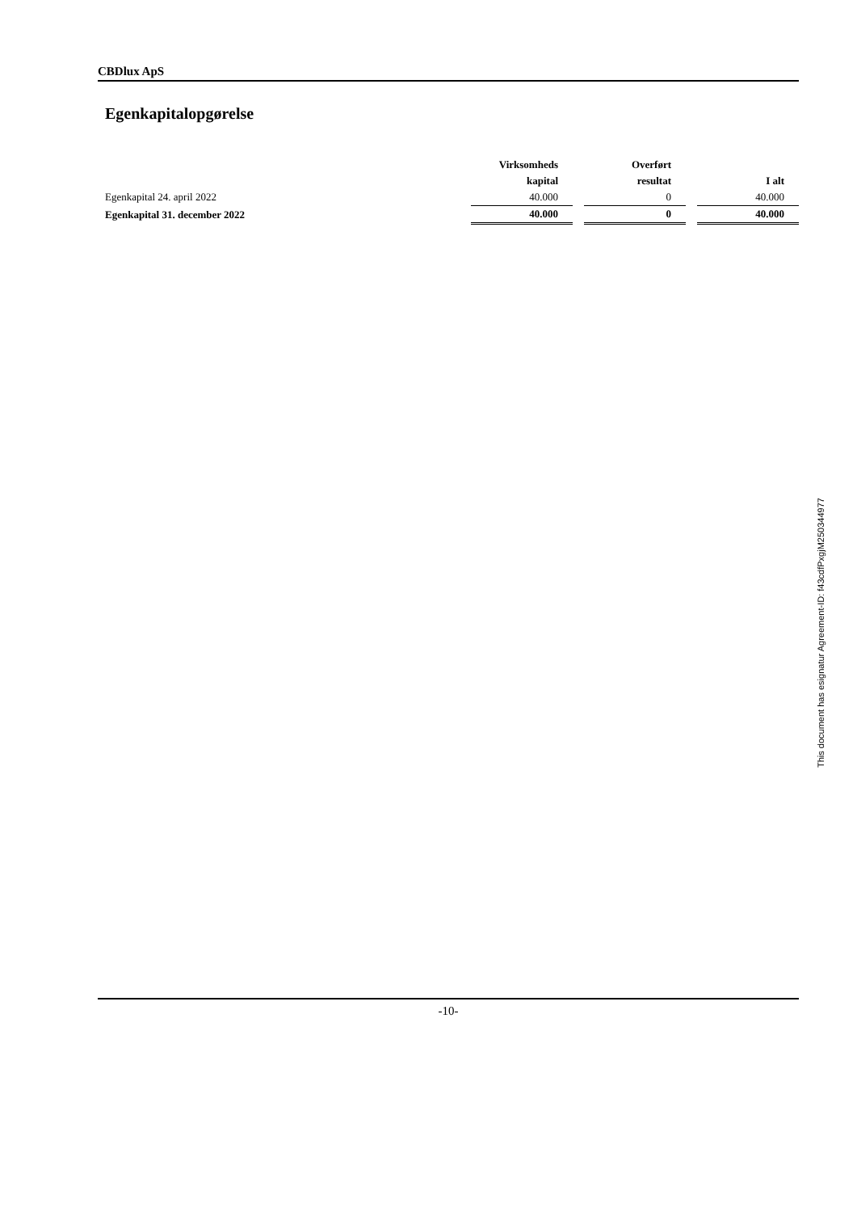CBDlux ApS
Egenkapitalopgørelse
| | Virksomheds | | Overført | | |
| --- | --- | --- | --- | --- | --- |
| | kapital | | resultat | | I alt |
| Egenkapital 24. april 2022 | 40.000 | | 0 | | 40.000 |
| Egenkapital 31. december 2022 | 40.000 | | 0 | | 40.000 |
-10-
This document has esignatur Agreement-ID: f43cdfPxgjM250344977